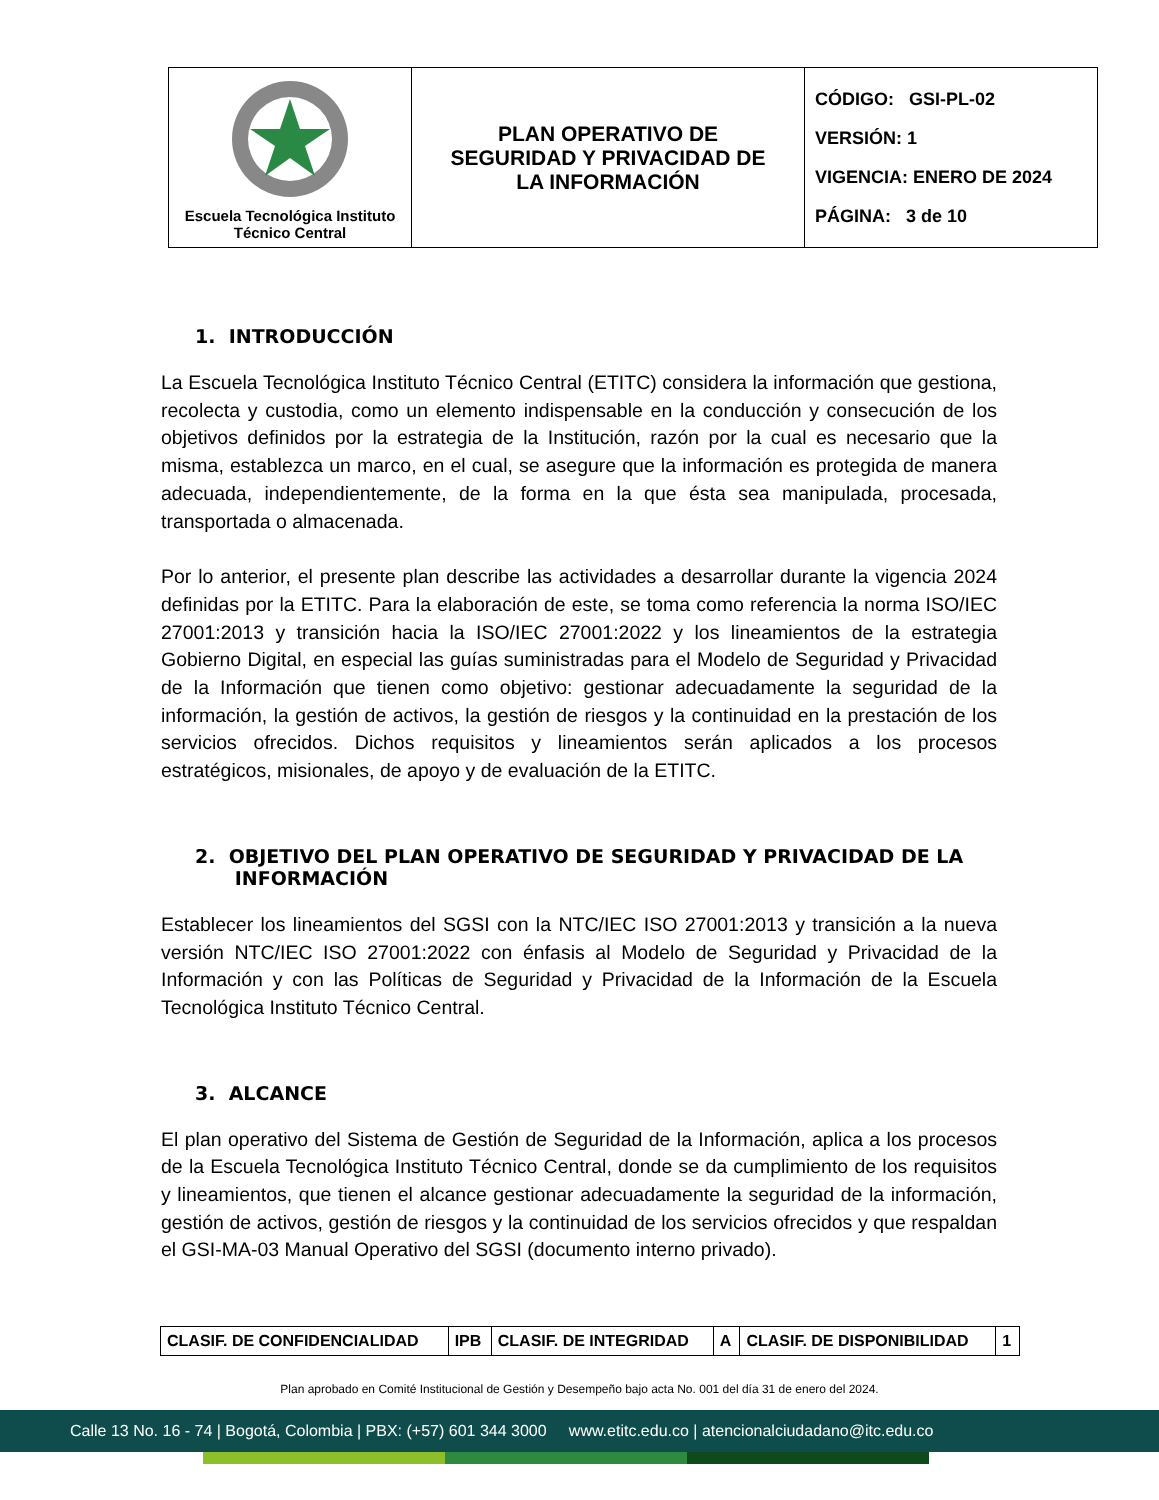| Escuela Tecnológica Instituto Técnico Central | PLAN OPERATIVO DE SEGURIDAD Y PRIVACIDAD DE LA INFORMACIÓN | CÓDIGO: GSI-PL-02 VERSIÓN: 1 VIGENCIA: ENERO DE 2024 PÁGINA: 3 de 10 |
1. INTRODUCCIÓN
La Escuela Tecnológica Instituto Técnico Central (ETITC) considera la información que gestiona, recolecta y custodia, como un elemento indispensable en la conducción y consecución de los objetivos definidos por la estrategia de la Institución, razón por la cual es necesario que la misma, establezca un marco, en el cual, se asegure que la información es protegida de manera adecuada, independientemente, de la forma en la que ésta sea manipulada, procesada, transportada o almacenada.
Por lo anterior, el presente plan describe las actividades a desarrollar durante la vigencia 2024 definidas por la ETITC. Para la elaboración de este, se toma como referencia la norma ISO/IEC 27001:2013 y transición hacia la ISO/IEC 27001:2022 y los lineamientos de la estrategia Gobierno Digital, en especial las guías suministradas para el Modelo de Seguridad y Privacidad de la Información que tienen como objetivo: gestionar adecuadamente la seguridad de la información, la gestión de activos, la gestión de riesgos y la continuidad en la prestación de los servicios ofrecidos. Dichos requisitos y lineamientos serán aplicados a los procesos estratégicos, misionales, de apoyo y de evaluación de la ETITC.
2. OBJETIVO DEL PLAN OPERATIVO DE SEGURIDAD Y PRIVACIDAD DE LA
INFORMACIÓN
Establecer los lineamientos del SGSI con la NTC/IEC ISO 27001:2013 y transición a la nueva versión NTC/IEC ISO 27001:2022 con énfasis al Modelo de Seguridad y Privacidad de la Información y con las Políticas de Seguridad y Privacidad de la Información de la Escuela Tecnológica Instituto Técnico Central.
3. ALCANCE
El plan operativo del Sistema de Gestión de Seguridad de la Información, aplica a los procesos de la Escuela Tecnológica Instituto Técnico Central, donde se da cumplimiento de los requisitos y lineamientos, que tienen el alcance gestionar adecuadamente la seguridad de la información, gestión de activos, gestión de riesgos y la continuidad de los servicios ofrecidos y que respaldan el GSI-MA-03 Manual Operativo del SGSI (documento interno privado).
| CLASIF. DE CONFIDENCIALIDAD | IPB | CLASIF. DE INTEGRIDAD | A | CLASIF. DE DISPONIBILIDAD | 1 |
Plan aprobado en Comité Institucional de Gestión y Desempeño bajo acta No. 001 del día 31 de enero del 2024.
Calle 13 No. 16 - 74 | Bogotá, Colombia | PBX: (+57) 601 344 3000 www.etitc.edu.co | atencionalciudadano@itc.edu.co